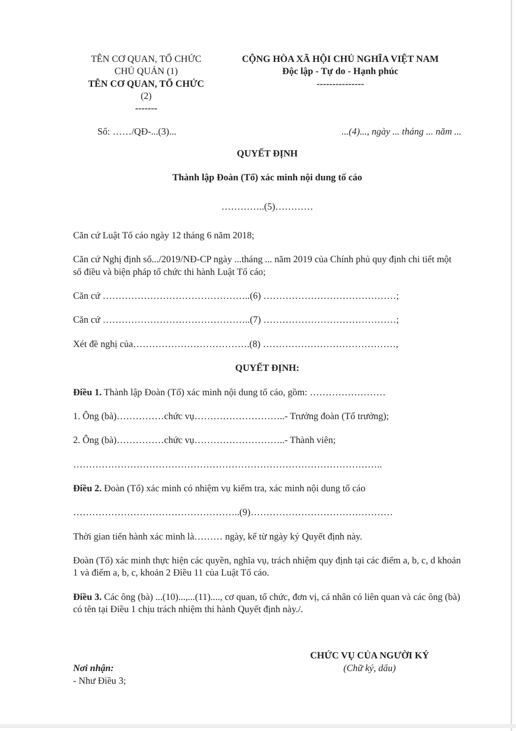TÊN CƠ QUAN, TỔ CHỨC
CHỦ QUẢN (1)
TÊN CƠ QUAN, TỔ CHỨC
(2)
-------
CỘNG HÒA XÃ HỘI CHỦ NGHĨA VIỆT NAM
Độc lập - Tự do - Hạnh phúc
---------------
Số: ……/QĐ-...(3)......(4)..., ngày ... tháng ... năm ...
QUYẾT ĐỊNH
Thành lập Đoàn (Tổ) xác minh nội dung tố cáo
…………..(5)…………
Căn cứ Luật Tố cáo ngày 12 tháng 6 năm 2018;
Căn cứ Nghị định số.../2019/NĐ-CP ngày ...tháng ... năm 2019 của Chính phủ quy định chi tiết một số điều và biện pháp tổ chức thi hành Luật Tố cáo;
Căn cứ ………………………………………..(6) ……………………………………;
Căn cứ ………………………………………..(7) ……………………………………;
Xét đề nghị của……………………………….(8) ……………………………………,
QUYẾT ĐỊNH:
Điều 1. Thành lập Đoàn (Tổ) xác minh nội dung tố cáo, gồm: ……………………
1. Ông (bà)……………chức vụ………………………..- Trưởng đoàn (Tổ trưởng);
2. Ông (bà)……………chức vụ………………………..- Thành viên;
……………………………………………………………………………………..
Điều 2. Đoàn (Tổ) xác minh có nhiệm vụ kiểm tra, xác minh nội dung tố cáo
……………………………………………..(9)………………………………………
Thời gian tiến hành xác minh là……… ngày, kể từ ngày ký Quyết định này.
Đoàn (Tổ) xác minh thực hiện các quyền, nghĩa vụ, trách nhiệm quy định tại các điểm a, b, c, d khoản 1 và điểm a, b, c, khoản 2 Điều 11 của Luật Tố cáo.
Điều 3. Các ông (bà) ...(10)...,...(11)...., cơ quan, tổ chức, đơn vị, cá nhân có liên quan và các ông (bà) có tên tại Điều 1 chịu trách nhiệm thi hành Quyết định này./.
Nơi nhận:
- Như Điều 3;
CHỨC VỤ CỦA NGƯỜI KÝ
(Chữ ký, dấu)